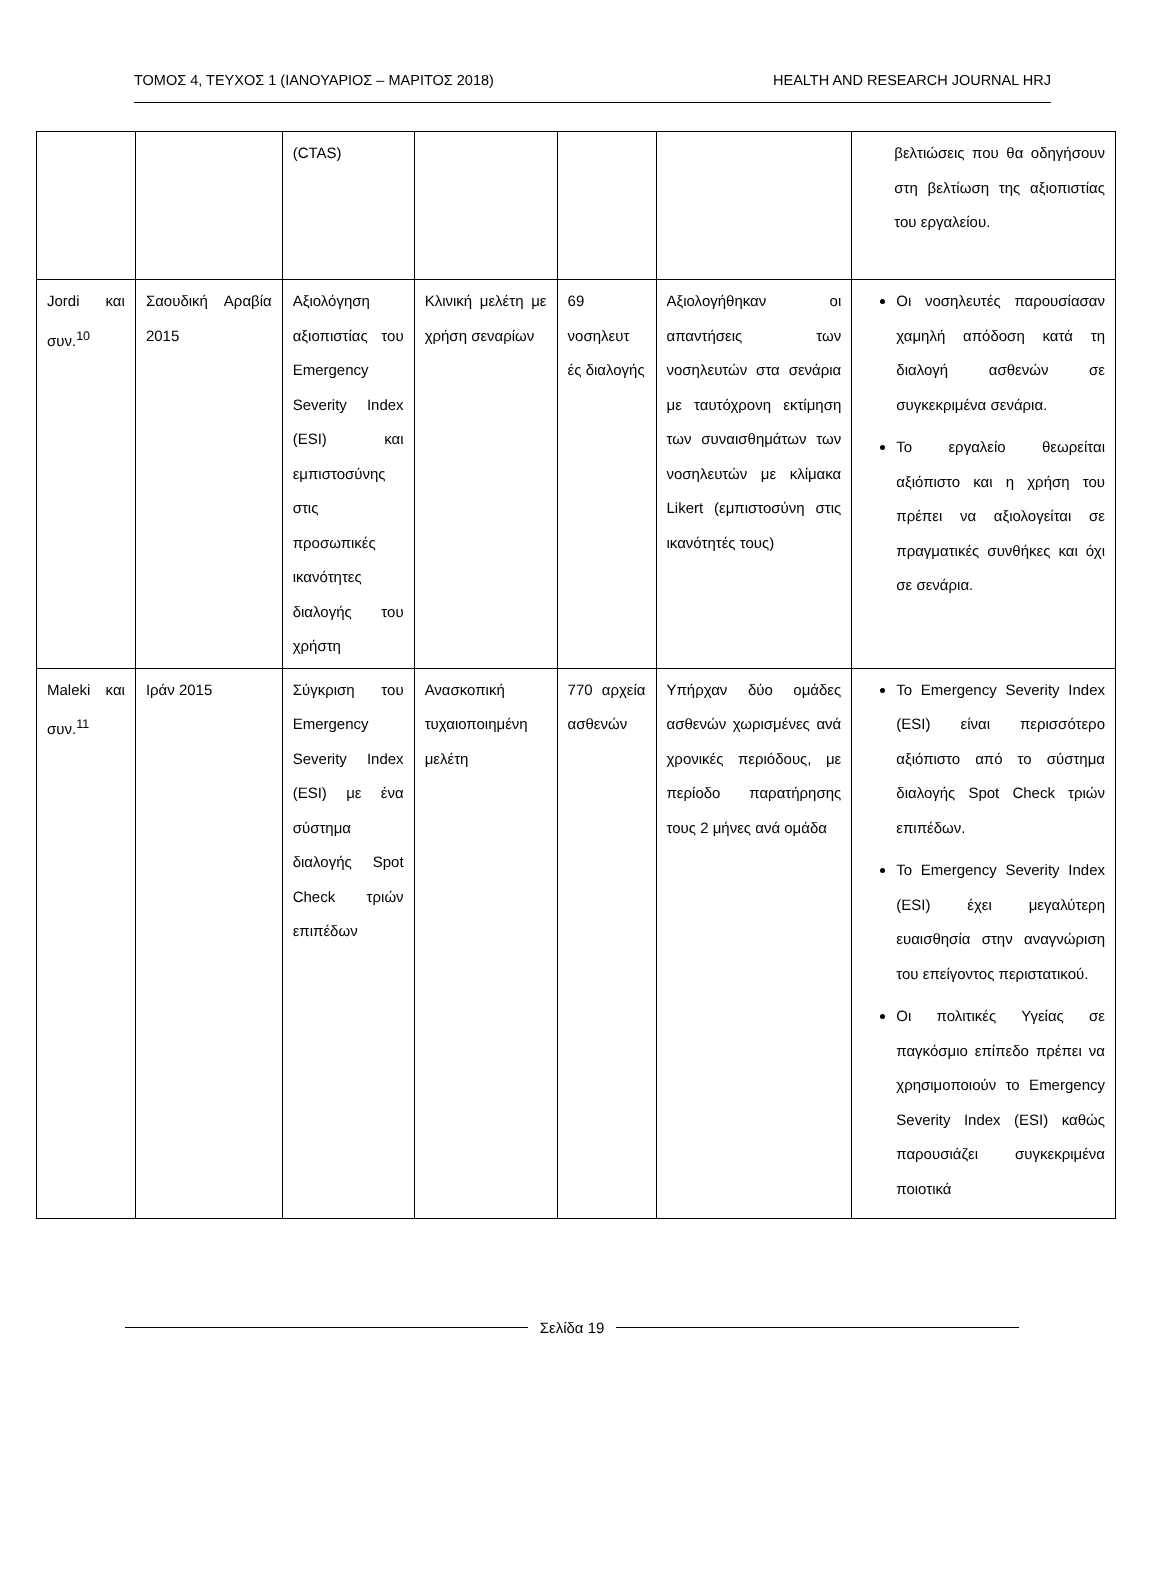ΤΟΜΟΣ 4, ΤΕΥΧΟΣ 1 (ΙΑΝΟΥΑΡΙΟΣ – ΜΑΡΙΤΟΣ 2018) HEALTH AND RESEARCH JOURNAL HRJ
| | | (CTAS) | | | | βελτιώσεις που θα οδηγήσουν στη βελτίωση της αξιοπιστίας του εργαλείου. |
| Jordi και συν.<sup>10</sup> | Σαουδική Αραβία 2015 | Αξιολόγηση αξιοπιστίας του Emergency Severity Index (ESI) και εμπιστοσύνης στις προσωπικές ικανότητες διαλογής του χρήστη | Κλινική μελέτη με χρήση σεναρίων | 69 νοσηλευτ ές διαλογής | Αξιολογήθηκαν οι απαντήσεις των νοσηλευτών στα σενάρια με ταυτόχρονη εκτίμηση των συναισθημάτων των νοσηλευτών με κλίμακα Likert (εμπιστοσύνη στις ικανότητές τους) | Οι νοσηλευτές παρουσίασαν χαμηλή απόδοση κατά τη διαλογή ασθενών σε συγκεκριμένα σενάρια. Το εργαλείο θεωρείται αξιόπιστο και η χρήση του πρέπει να αξιολογείται σε πραγματικές συνθήκες και όχι σε σενάρια. |
| Maleki και συν.<sup>11</sup> | Ιράν 2015 | Σύγκριση του Emergency Severity Index (ESI) με ένα σύστημα διαλογής Spot Check τριών επιπέδων | Ανασκοπική τυχαιοποιημένη μελέτη | 770 αρχεία ασθενών | Υπήρχαν δύο ομάδες ασθενών χωρισμένες ανά χρονικές περιόδους, με περίοδο παρατήρησης τους 2 μήνες ανά ομάδα | Το Emergency Severity Index (ESI) είναι περισσότερο αξιόπιστο από το σύστημα διαλογής Spot Check τριών επιπέδων. Το Emergency Severity Index (ESI) έχει μεγαλύτερη ευαισθησία στην αναγνώριση του επείγοντος περιστατικού. Οι πολιτικές Υγείας σε παγκόσμιο επίπεδο πρέπει να χρησιμοποιούν το Emergency Severity Index (ESI) καθώς παρουσιάζει συγκεκριμένα ποιοτικά |
Σελίδα 19